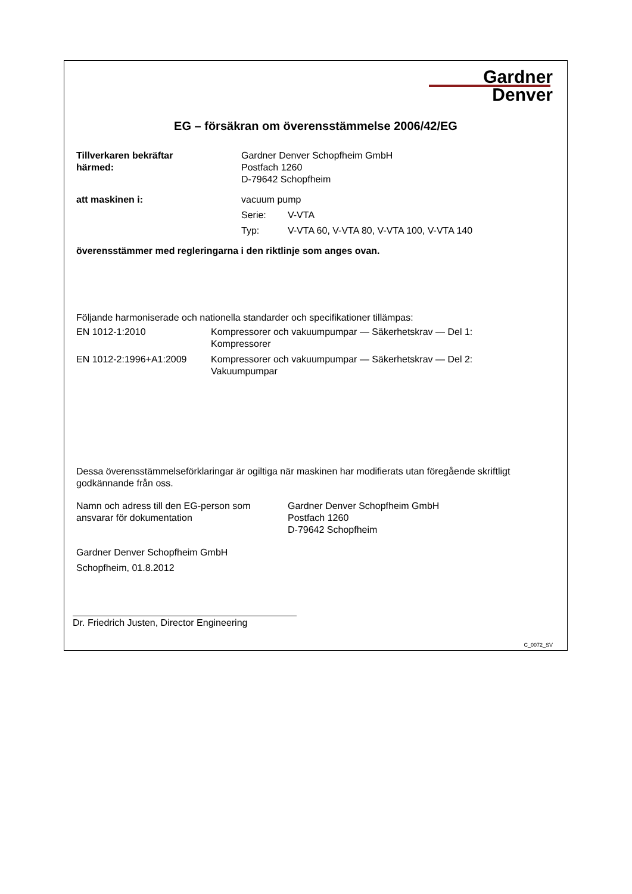Gardner
Denver
EG – försäkran om överensstämmelse 2006/42/EG
Tillverkaren bekräftar
härmed:
Gardner Denver Schopfheim GmbH
Postfach 1260
D-79642 Schopfheim
att maskinen i: vacuum pump
Serie: V-VTA
Typ: V-VTA 60, V-VTA 80, V-VTA 100, V-VTA 140
överensstämmer med regleringarna i den riktlinje som anges ovan.
Följande harmoniserade och nationella standarder och specifikationer tillämpas:
EN 1012-1:2010 Kompressorer och vakuumpumpar — Säkerhetskrav — Del 1:
Kompressorer
EN 1012-2:1996+A1:2009 Kompressorer och vakuumpumpar — Säkerhetskrav — Del 2:
Vakuumpumpar
Dessa överensstämmelseförklaringar är ogiltiga när maskinen har modifierats utan föregående skriftligt godkännande från oss.
Namn och adress till den EG-person som ansvarar för dokumentation
Gardner Denver Schopfheim GmbH
Postfach 1260
D-79642 Schopfheim
Gardner Denver Schopfheim GmbH
Schopfheim, 01.8.2012
Dr. Friedrich Justen, Director Engineering
C_0072_SV